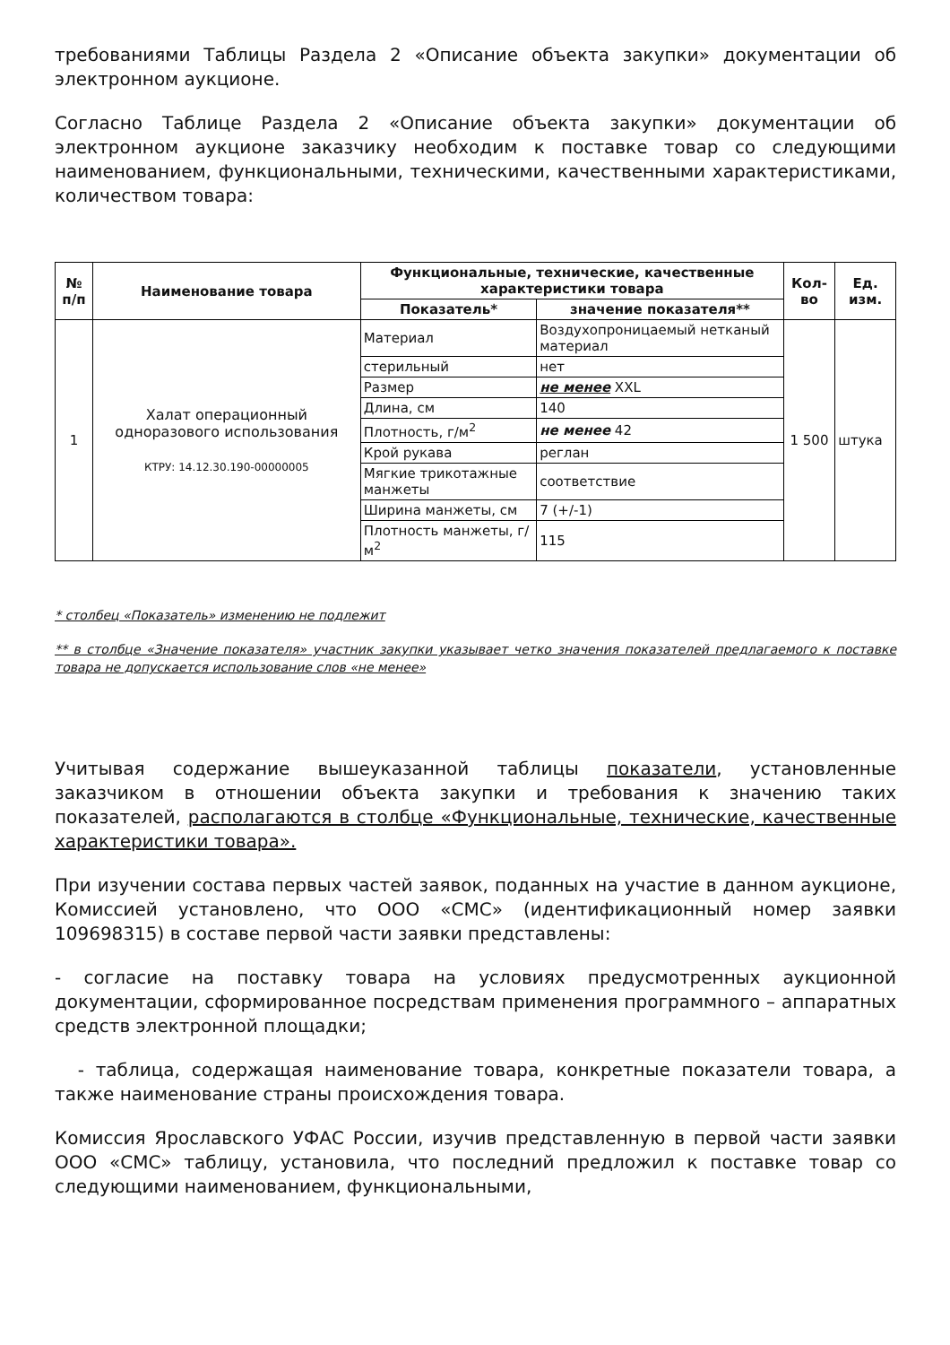требованиями Таблицы Раздела 2 «Описание объекта закупки» документации об электронном аукционе.
Согласно Таблице Раздела 2 «Описание объекта закупки» документации об электронном аукционе заказчику необходим к поставке товар со следующими наименованием, функциональными, техническими, качественными характеристиками, количеством товара:
| № п/п | Наименование товара | Функциональные, технические, качественные характеристики товара | | Кол-во | Ед. изм. |
| --- | --- | --- | --- | --- | --- |
| | | Показатель* | значение показателя** | | |
| 1 | Халат операционный одноразового использования КТРУ: 14.12.30.190-00000005 | Материал | Воздухопроницаемый нетканый материал | 1 500 | штука |
| | | стерильный | нет | | |
| | | Размер | не менее XXL | | |
| | | Длина, см | 140 | | |
| | | Плотность, г/м<sup>2</sup> | не менее 42 | | |
| | | Крой рукава | реглан | | |
| | | Мягкие трикотажные манжеты | соответствие | | |
| | | Ширина манжеты, см | 7 (+/-1) | | |
| | | Плотность манжеты, г/м<sup>2</sup> | 115 | | |
* столбец «Показатель» изменению не подлежит
** в столбце «Значение показателя» участник закупки указывает четко значения показателей предлагаемого к поставке товара не допускается использование слов «не менее»
Учитывая содержание вышеуказанной таблицы показатели, установленные заказчиком в отношении объекта закупки и требования к значению таких показателей, располагаются в столбце «Функциональные, технические, качественные характеристики товара».
При изучении состава первых частей заявок, поданных на участие в данном аукционе, Комиссией установлено, что ООО «СМС» (идентификационный номер заявки 109698315) в составе первой части заявки представлены:
- согласие на поставку товара на условиях предусмотренных аукционной документации, сформированное посредствам применения программного – аппаратных средств электронной площадки;
- таблица, содержащая наименование товара, конкретные показатели товара, а также наименование страны происхождения товара.
Комиссия Ярославского УФАС России, изучив представленную в первой части заявки ООО «СМС» таблицу, установила, что последний предложил к поставке товар со следующими наименованием, функциональными,